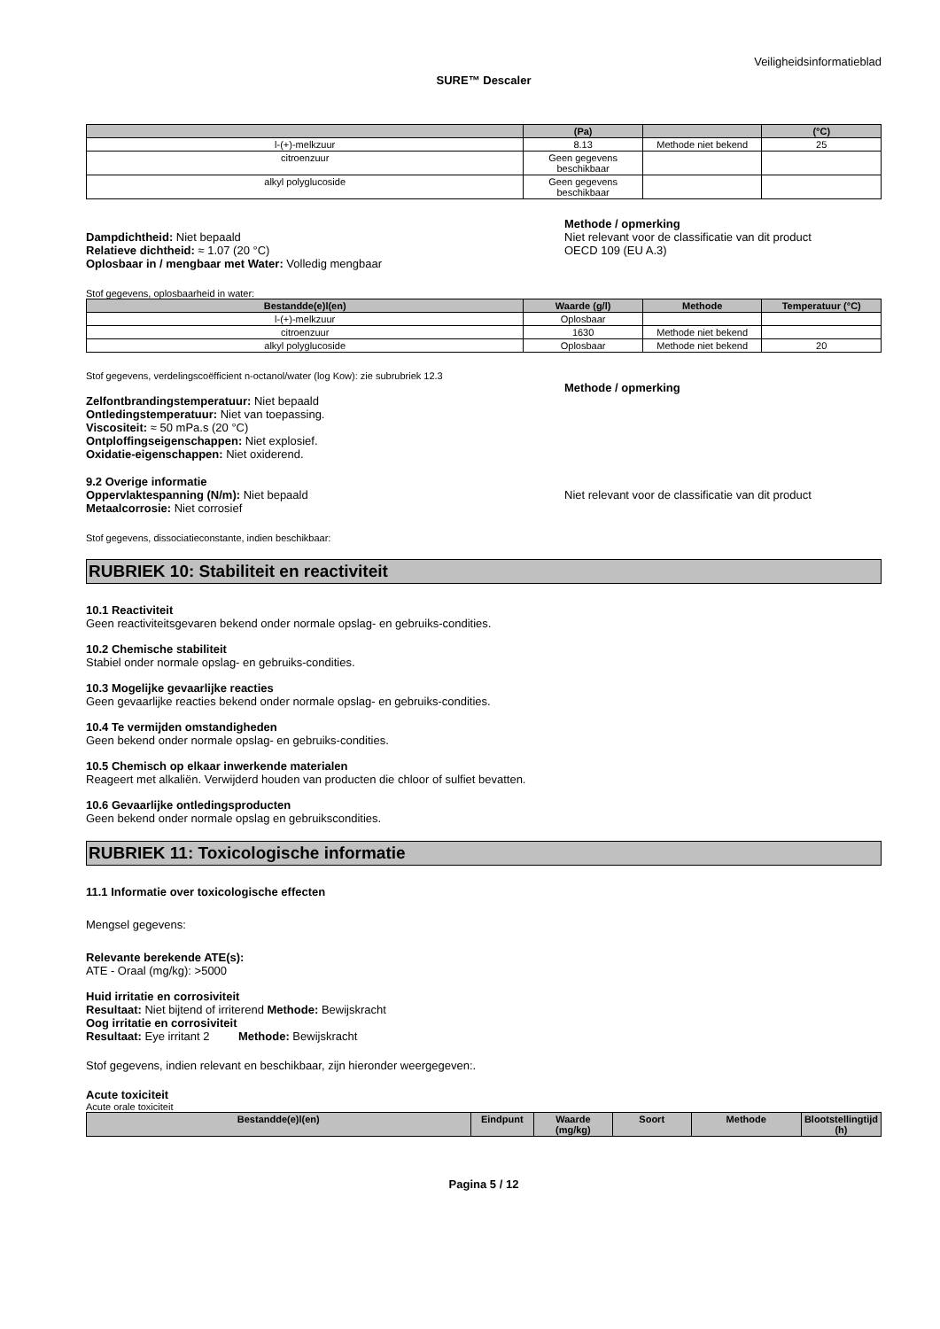Veiligheidsinformatieblad
SURE™ Descaler
| | (Pa) | | (°C) |
| --- | --- | --- | --- |
| l-(+)-melkzuur | 8.13 | Methode niet bekend | 25 |
| citroenzuur | Geen gegevens beschikbaar | | |
| alkyl polyglucoside | Geen gegevens beschikbaar | | |
Dampdichtheid: Niet bepaald
Relatieve dichtheid: ≈ 1.07 (20 °C)
Oplosbaar in / mengbaar met Water: Volledig mengbaar
Methode / opmerking
Niet relevant voor de classificatie van dit product
OECD 109 (EU A.3)
Stof gegevens, oplosbaarheid in water:
| Bestandde(e)l(en) | Waarde (g/l) | Methode | Temperatuur (°C) |
| --- | --- | --- | --- |
| l-(+)-melkzuur | Oplosbaar | | |
| citroenzuur | 1630 | Methode niet bekend | |
| alkyl polyglucoside | Oplosbaar | Methode niet bekend | 20 |
Stof gegevens, verdelingscoëfficient n-octanol/water (log Kow): zie subrubriek 12.3
Zelfontbrandingstemperatuur: Niet bepaald
Ontledingstemperatuur: Niet van toepassing.
Viscositeit: ≈ 50 mPa.s (20 °C)
Ontploffingseigenschappen: Niet explosief.
Oxidatie-eigenschappen: Niet oxiderend.
Methode / opmerking
9.2 Overige informatie
Oppervlaktespanning (N/m): Niet bepaald
Metaalcorrosie: Niet corrosief
Niet relevant voor de classificatie van dit product
Stof gegevens, dissociatieconstante, indien beschikbaar:
RUBRIEK 10: Stabiliteit en reactiviteit
10.1 Reactiviteit
Geen reactiviteitsgevaren bekend onder normale opslag- en gebruiks-condities.
10.2 Chemische stabiliteit
Stabiel onder normale opslag- en gebruiks-condities.
10.3 Mogelijke gevaarlijke reacties
Geen gevaarlijke reacties bekend onder normale opslag- en gebruiks-condities.
10.4 Te vermijden omstandigheden
Geen bekend onder normale opslag- en gebruiks-condities.
10.5 Chemisch op elkaar inwerkende materialen
Reageert met alkaliën. Verwijderd houden van producten die chloor of sulfiet bevatten.
10.6 Gevaarlijke ontledingsproducten
Geen bekend onder normale opslag en gebruikscondities.
RUBRIEK 11: Toxicologische informatie
11.1 Informatie over toxicologische effecten
Mengsel gegevens:
Relevante berekende ATE(s):
ATE - Oraal (mg/kg): >5000
Huid irritatie en corrosiviteit
Resultaat: Niet bijtend of irriterend Methode: Bewijskracht
Oog irritatie en corrosiviteit
Resultaat: Eye irritant 2 Methode: Bewijskracht
Stof gegevens, indien relevant en beschikbaar, zijn hieronder weergegeven:.
Acute toxiciteit
Acute orale toxiciteit
| Bestandde(e)l(en) | Eindpunt | Waarde (mg/kg) | Soort | Methode | Blootstellingtijd (h) |
| --- | --- | --- | --- | --- | --- |
Pagina 5 / 12